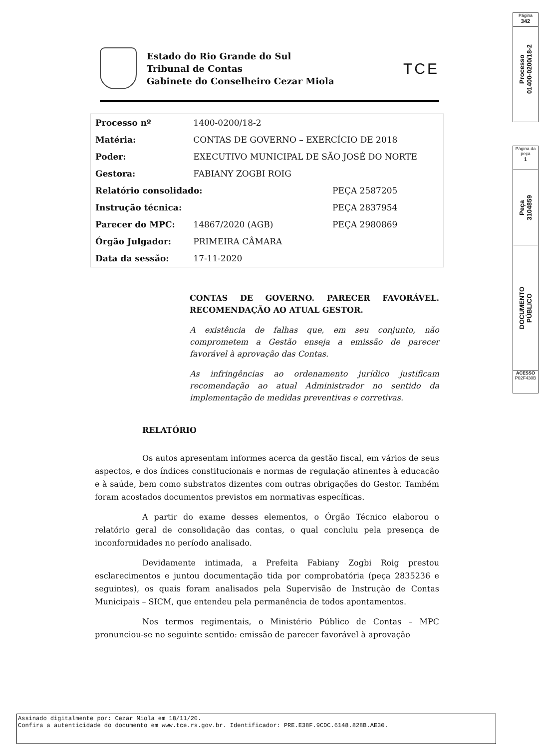Página
342
Processo
01400-0200/18-2
Página da peça
1
Peça
3104859
DOCUMENTO
PÚBLICO
ACESSO
P02F430B
Estado do Rio Grande do Sul
Tribunal de Contas
Gabinete do Conselheiro Cezar Miola
TCE
| Processo nº | 1400-0200/18-2 | |
| Matéria: | CONTAS DE GOVERNO – EXERCÍCIO DE 2018 | |
| Poder: | EXECUTIVO MUNICIPAL DE SÃO JOSÉ DO NORTE | |
| Gestora: | FABIANY ZOGBI ROIG | |
| Relatório consolidado: | | PEÇA 2587205 |
| Instrução técnica: | | PEÇA 2837954 |
| Parecer do MPC: | 14867/2020 (AGB) | PEÇA 2980869 |
| Órgão Julgador: | PRIMEIRA CÂMARA | |
| Data da sessão: | 17-11-2020 | |
CONTAS DE GOVERNO. PARECER FAVORÁVEL. RECOMENDAÇÃO AO ATUAL GESTOR.
A existência de falhas que, em seu conjunto, não comprometem a Gestão enseja a emissão de parecer favorável à aprovação das Contas.
As infringências ao ordenamento jurídico justificam recomendação ao atual Administrador no sentido da implementação de medidas preventivas e corretivas.
RELATÓRIO
Os autos apresentam informes acerca da gestão fiscal, em vários de seus aspectos, e dos índices constitucionais e normas de regulação atinentes à educação e à saúde, bem como substratos dizentes com outras obrigações do Gestor. Também foram acostados documentos previstos em normativas específicas.
A partir do exame desses elementos, o Órgão Técnico elaborou o relatório geral de consolidação das contas, o qual concluiu pela presença de inconformidades no período analisado.
Devidamente intimada, a Prefeita Fabiany Zogbi Roig prestou esclarecimentos e juntou documentação tida por comprobatória (peça 2835236 e seguintes), os quais foram analisados pela Supervisão de Instrução de Contas Municipais – SICM, que entendeu pela permanência de todos apontamentos.
Nos termos regimentais, o Ministério Público de Contas – MPC pronunciou-se no seguinte sentido: emissão de parecer favorável à aprovação
Assinado digitalmente por: Cezar Miola em 18/11/20.
Confira a autenticidade do documento em www.tce.rs.gov.br. Identificador: PRE.E38F.9CDC.6148.828B.AE30.